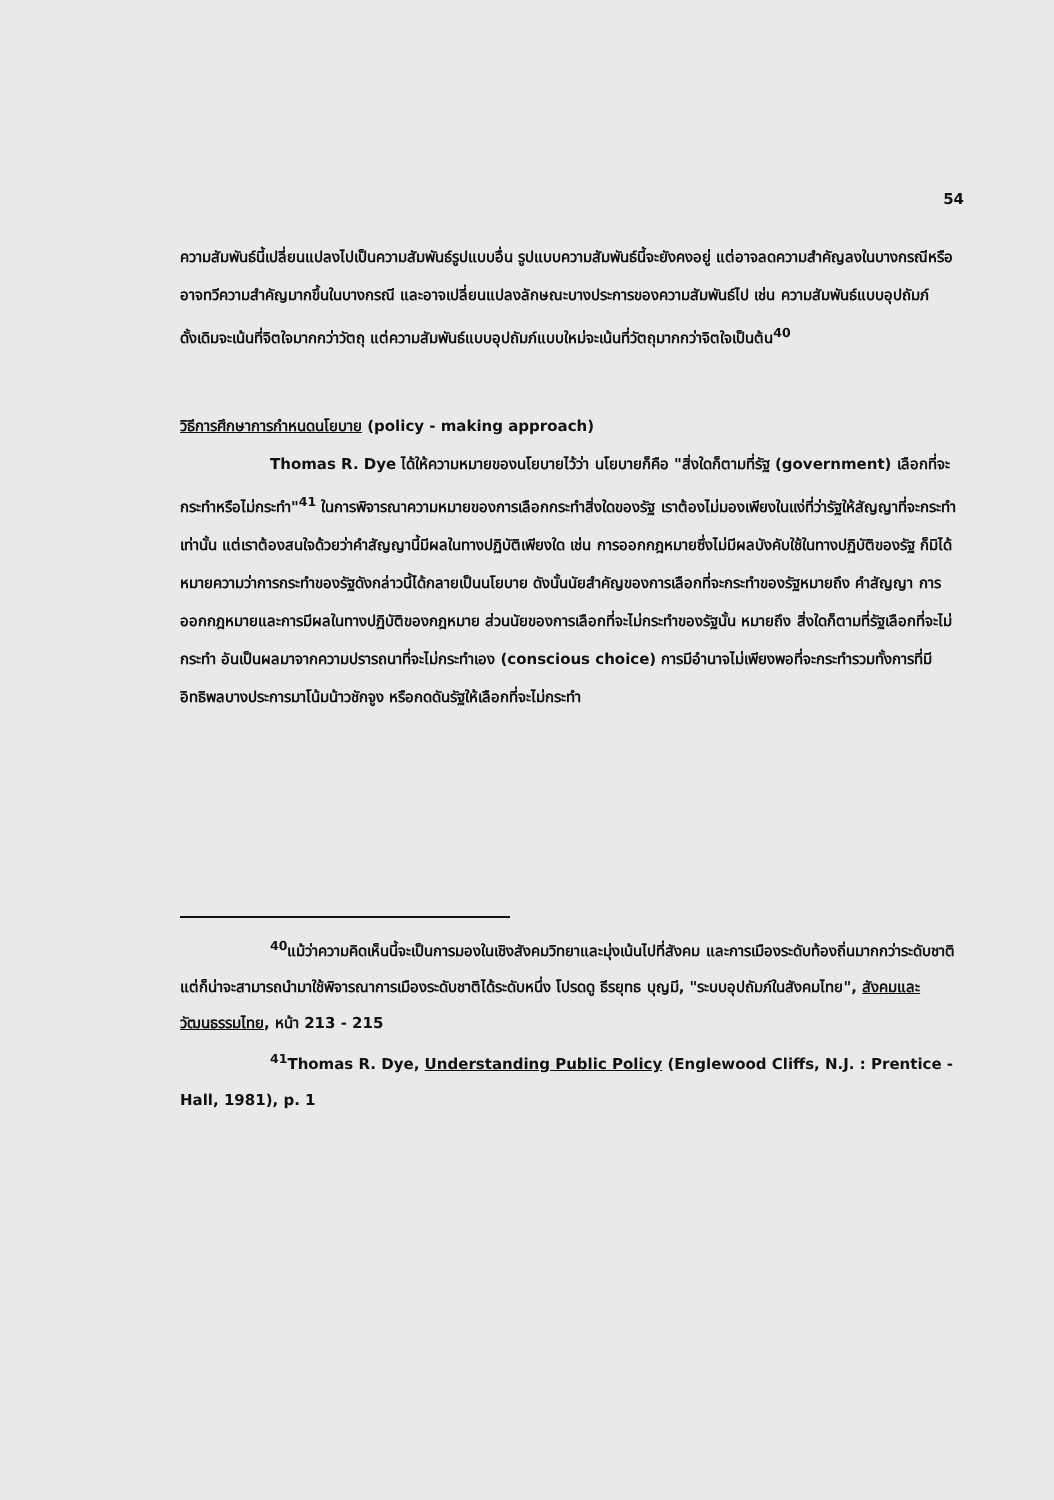54
ความสัมพันธ์นี้เปลี่ยนแปลงไปเป็นความสัมพันธ์รูปแบบอื่น รูปแบบความสัมพันธ์นี้จะยังคงอยู่ แต่อาจลดความสำคัญลงในบางกรณีหรืออาจทวีความสำคัญมากขึ้นในบางกรณี และอาจเปลี่ยนแปลงลักษณะบางประการของความสัมพันธ์ไป เช่น ความสัมพันธ์แบบอุปถัมภ์ดั้งเดิมจะเน้นที่จิตใจมากกว่าวัตถุ แต่ความสัมพันธ์แบบอุปถัมภ์แบบใหม่จะเน้นที่วัตถุมากกว่าจิตใจเป็นต้น<sup>40</sup>
วิธีการศึกษาการกำหนดนโยบาย (policy - making approach)
Thomas R. Dye ได้ให้ความหมายของนโยบายไว้ว่า นโยบายก็คือ "สิ่งใดก็ตามที่รัฐ (government) เลือกที่จะกระทำหรือไม่กระทำ"<sup>41</sup> ในการพิจารณาความหมายของการเลือกกระทำสิ่งใดของรัฐ เราต้องไม่มองเพียงในแง่ที่ว่ารัฐให้สัญญาที่จะกระทำเท่านั้น แต่เราต้องสนใจด้วยว่าคำสัญญานี้มีผลในทางปฏิบัติเพียงใด เช่น การออกกฎหมายซึ่งไม่มีผลบังคับใช้ในทางปฏิบัติของรัฐ ก็มิได้หมายความว่าการกระทำของรัฐดังกล่าวนี้ได้กลายเป็นนโยบาย ดังนั้นนัยสำคัญของการเลือกที่จะกระทำของรัฐหมายถึง คำสัญญา การออกกฎหมายและการมีผลในทางปฏิบัติของกฎหมาย ส่วนนัยของการเลือกที่จะไม่กระทำของรัฐนั้น หมายถึง สิ่งใดก็ตามที่รัฐเลือกที่จะไม่กระทำ อันเป็นผลมาจากความปรารถนาที่จะไม่กระทำเอง (conscious choice) การมีอำนาจไม่เพียงพอที่จะกระทำรวมทั้งการที่มีอิทธิพลบางประการมาโน้มน้าวชักจูง หรือกดดันรัฐให้เลือกที่จะไม่กระทำ
<sup>40</sup> แม้ว่าความคิดเห็นนี้จะเป็นการมองในเชิงสังคมวิทยาและมุ่งเน้นไปที่สังคม และการเมืองระดับท้องถิ่นมากกว่าระดับชาติ แต่ก็น่าจะสามารถนำมาใช้พิจารณาการเมืองระดับชาติได้ระดับหนึ่ง โปรดดู ธีรยุทธ บุญมี, "ระบบอุปถัมภ์ในสังคมไทย", สังคมและวัฒนธรรมไทย, หน้า 213 - 215
<sup>41</sup> Thomas R. Dye, Understanding Public Policy (Englewood Cliffs, N.J. : Prentice - Hall, 1981), p. 1